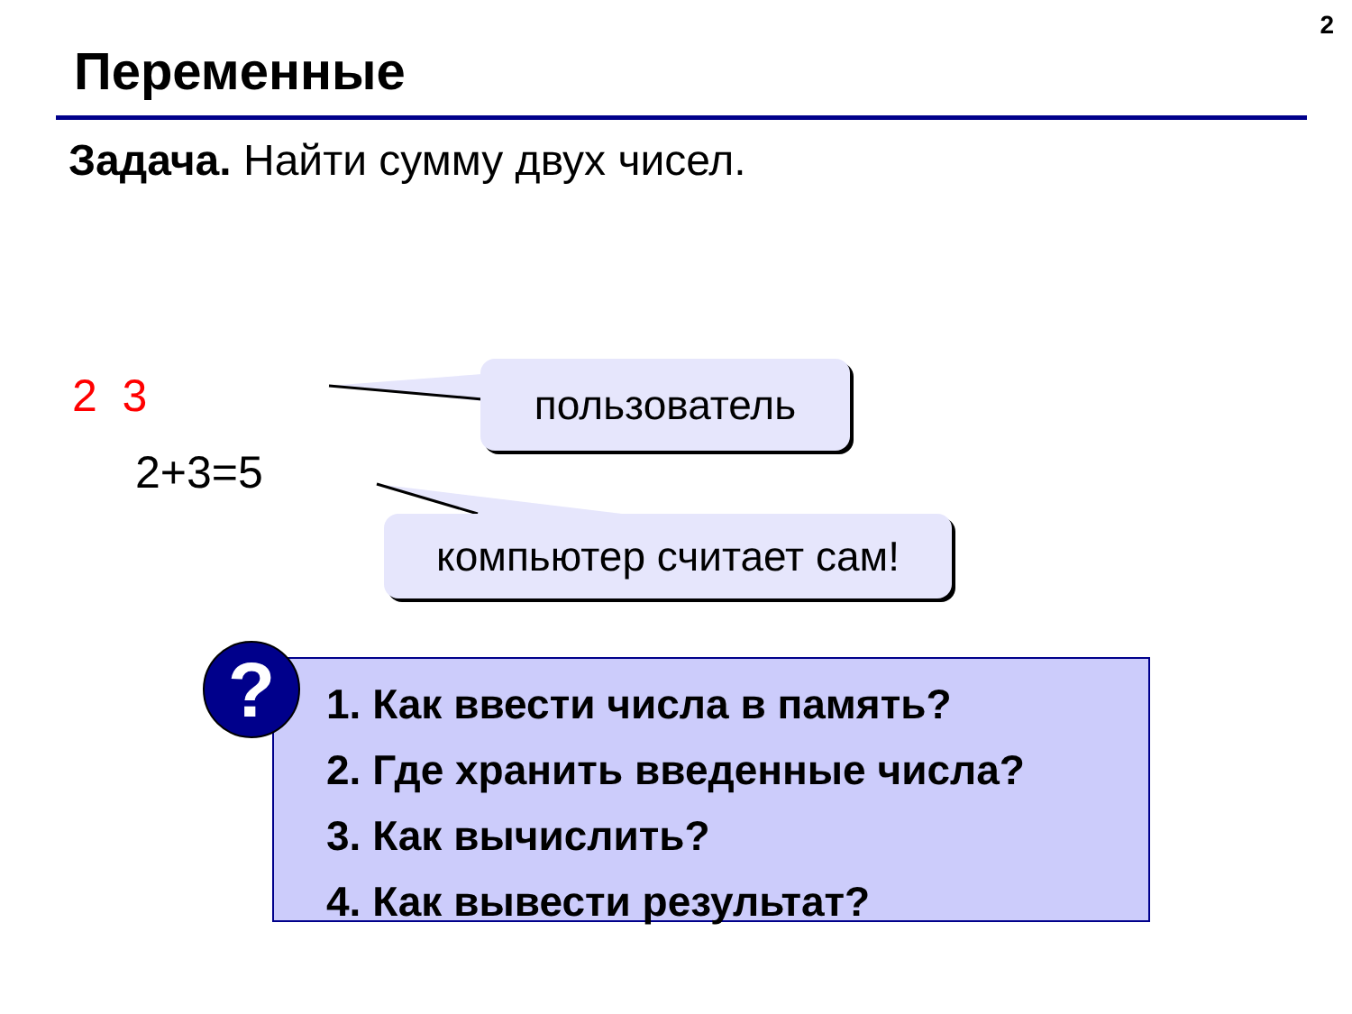2
Переменные
Задача. Найти сумму двух чисел.
2 3
2+3=5
пользователь
компьютер считает сам!
1. Как ввести числа в память?
2. Где хранить введенные числа?
3. Как вычислить?
4. Как вывести результат?
?